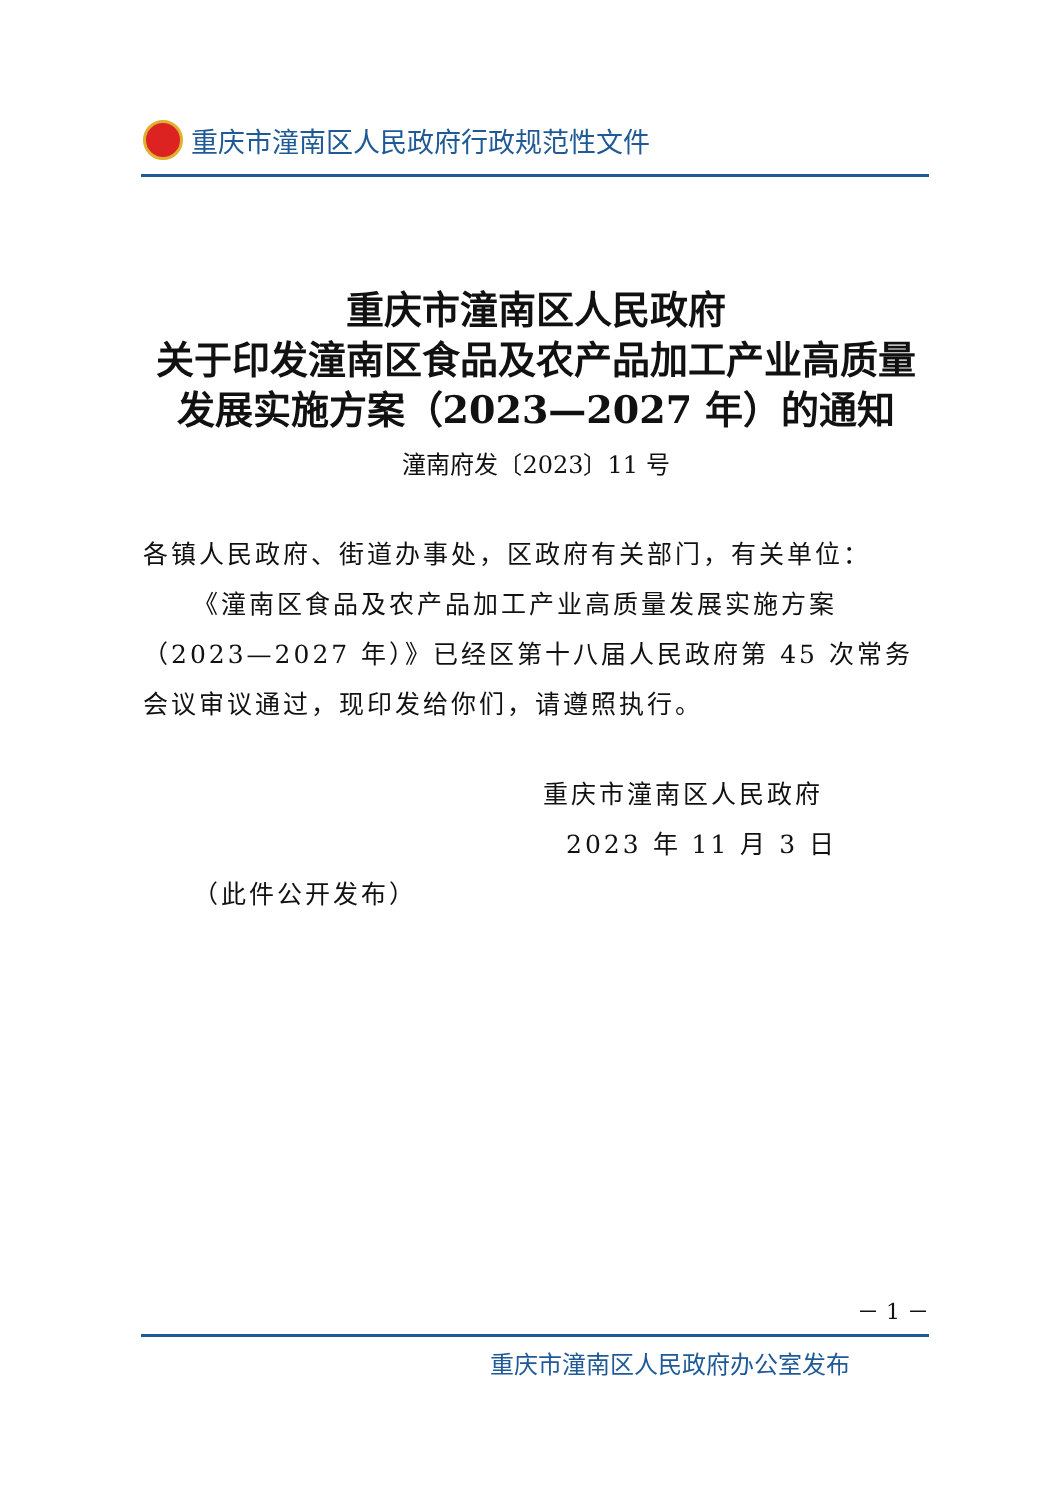重庆市潼南区人民政府行政规范性文件
重庆市潼南区人民政府
关于印发潼南区食品及农产品加工产业高质量
发展实施方案（2023—2027 年）的通知
潼南府发〔2023〕11 号
各镇人民政府、街道办事处，区政府有关部门，有关单位：
《潼南区食品及农产品加工产业高质量发展实施方案（2023—2027 年）》已经区第十八届人民政府第 45 次常务会议审议通过，现印发给你们，请遵照执行。
重庆市潼南区人民政府
2023 年 11 月 3 日
（此件公开发布）
－ 1 －
重庆市潼南区人民政府办公室发布